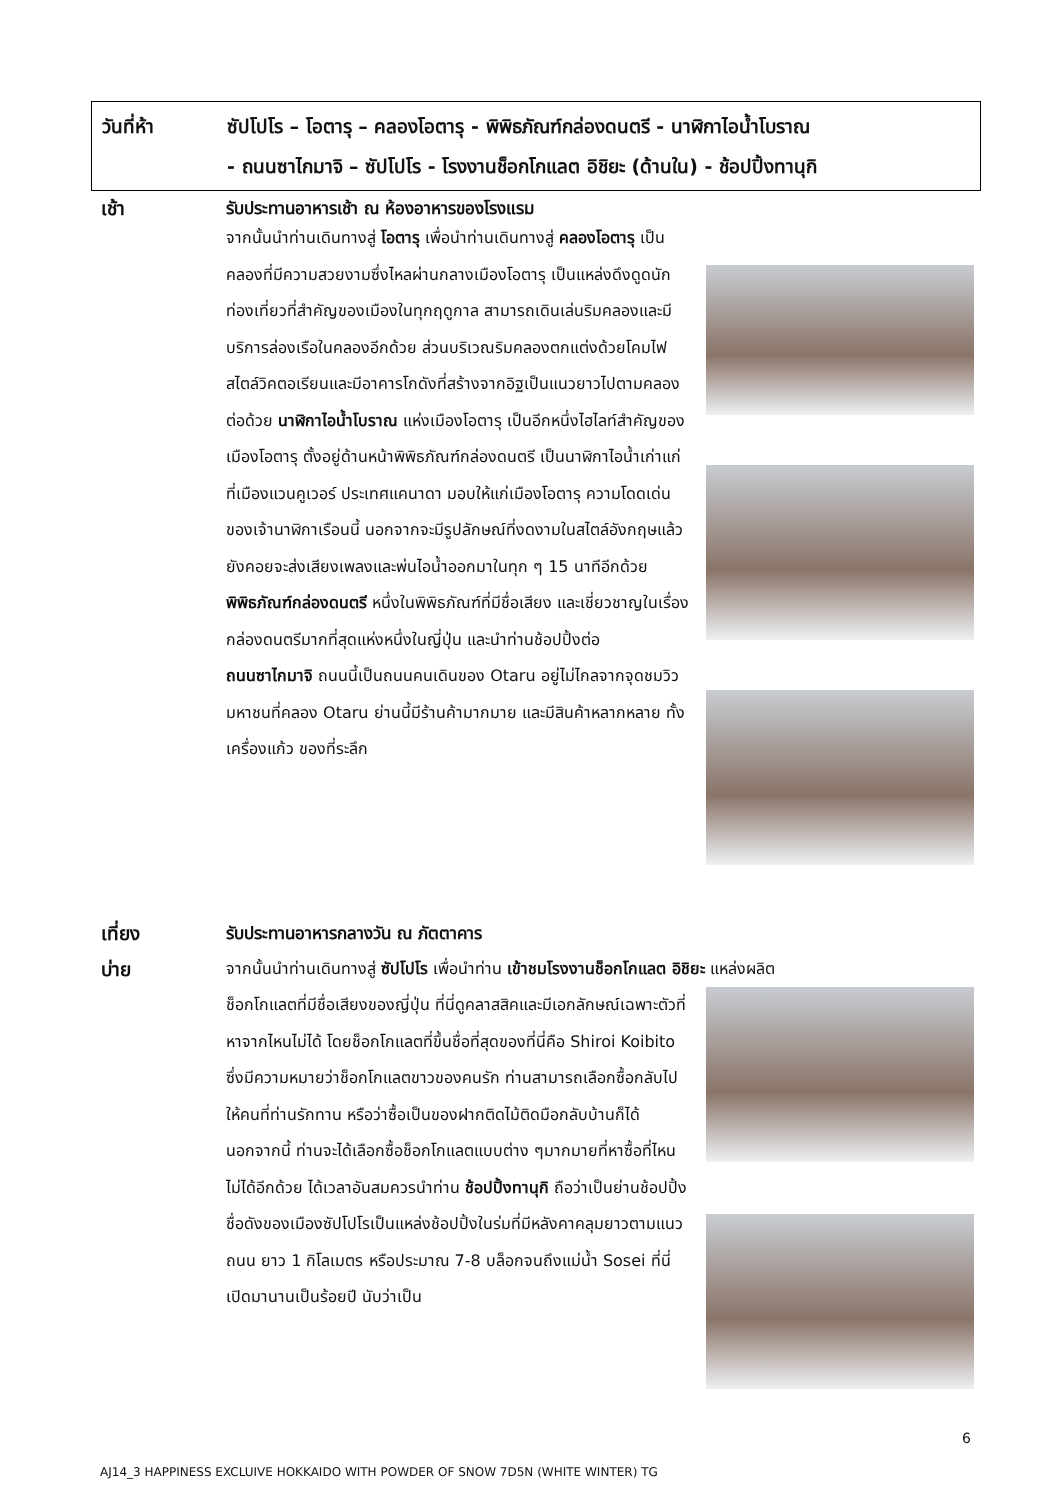วันที่ห้า ซัปโปโร – โอตารุ – คลองโอตารุ - พิพิธภัณฑ์กล่องดนตรี - นาฬิกาไอน้ำโบราณ
- ถนนซาไกมาจิ – ซัปโปโร - โรงงานช็อกโกแลต อิชิยะ (ด้านใน) - ช้อปปิ้งทานุกิ
เช้า รับประทานอาหารเช้า ณ ห้องอาหารของโรงแรม
จากนั้นนำท่านเดินทางสู่ โอตารุ เพื่อนำท่านเดินทางสู่ คลองโอตารุ เป็นคลองที่มีความสวยงามซึ่งไหลผ่านกลางเมืองโอตารุ เป็นแหล่งดึงดูดนักท่องเที่ยวที่สำคัญของเมืองในทุกฤดูกาล สามารถเดินเล่นริมคลองและมีบริการล่องเรือในคลองอีกด้วย ส่วนบริเวณริมคลองตกแต่งด้วยโคมไฟสไตล์วิคตอเรียนและมีอาคารโกดังที่สร้างจากอิฐเป็นแนวยาวไปตามคลอง ต่อด้วย นาฬิกาไอน้ำโบราณ แห่งเมืองโอตารุ เป็นอีกหนึ่งไฮไลท์สำคัญของเมืองโอตารุ ตั้งอยู่ด้านหน้าพิพิธภัณฑ์กล่องดนตรี เป็นนาฬิกาไอน้ำเก่าแก่ที่เมืองแวนคูเวอร์ ประเทศแคนาดา มอบให้แก่เมืองโอตารุ ความโดดเด่นของเจ้านาฬิกาเรือนนี้ นอกจากจะมีรูปลักษณ์ที่งดงามในสไตล์อังกฤษแล้ว ยังคอยจะส่งเสียงเพลงและพ่นไอน้ำออกมาในทุก ๆ 15 นาทีอีกด้วย พิพิธภัณฑ์กล่องดนตรี หนึ่งในพิพิธภัณฑ์ที่มีชื่อเสียง และเชี่ยวชาญในเรื่องกล่องดนตรีมากที่สุดแห่งหนึ่งในญี่ปุ่น และนำท่านช้อปปิ้งต่อ
ถนนซาไกมาจิ ถนนนี้เป็นถนนคนเดินของ Otaru อยู่ไม่ไกลจากจุดชมวิวมหาชนที่คลอง Otaru ย่านนี้มีร้านค้ามากมาย และมีสินค้าหลากหลาย ทั้งเครื่องแก้ว ของที่ระลึก
เที่ยง รับประทานอาหารกลางวัน ณ ภัตตาคาร
บ่าย
จากนั้นนำท่านเดินทางสู่ ซัปโปโร เพื่อนำท่าน เข้าชมโรงงานช็อกโกแลต อิชิยะ แหล่งผลิต
ช็อกโกแลตที่มีชื่อเสียงของญี่ปุ่น ที่นี่ดูคลาสสิคและมีเอกลักษณ์เฉพาะตัวที่หาจากไหนไม่ได้ โดยช็อกโกแลตที่ขึ้นชื่อที่สุดของที่นี่คือ Shiroi Koibito ซึ่งมีความหมายว่าช็อกโกแลตขาวของคนรัก ท่านสามารถเลือกซื้อกลับไปให้คนที่ท่านรักทาน หรือว่าซื้อเป็นของฝากติดไม้ติดมือกลับบ้านก็ได้ นอกจากนี้ ท่านจะได้เลือกซื้อช็อกโกแลตแบบต่าง ๆมากมายที่หาซื้อที่ไหนไม่ได้อีกด้วย ได้เวลาอันสมควรนำท่าน ช้อปปิ้งทานุกิ ถือว่าเป็นย่านช้อปปิ้งชื่อดังของเมืองซัปโปโรเป็นแหล่งช้อปปิ้งในร่มที่มีหลังคาคลุมยาวตามแนวถนน ยาว 1 กิโลเมตร หรือประมาณ 7-8 บล็อกจนถึงแม่น้ำ Sosei ที่นี่เปิดมานานเป็นร้อยปี นับว่าเป็น
6
AJ14_3 HAPPINESS EXCLUIVE HOKKAIDO WITH POWDER OF SNOW 7D5N (WHITE WINTER) TG